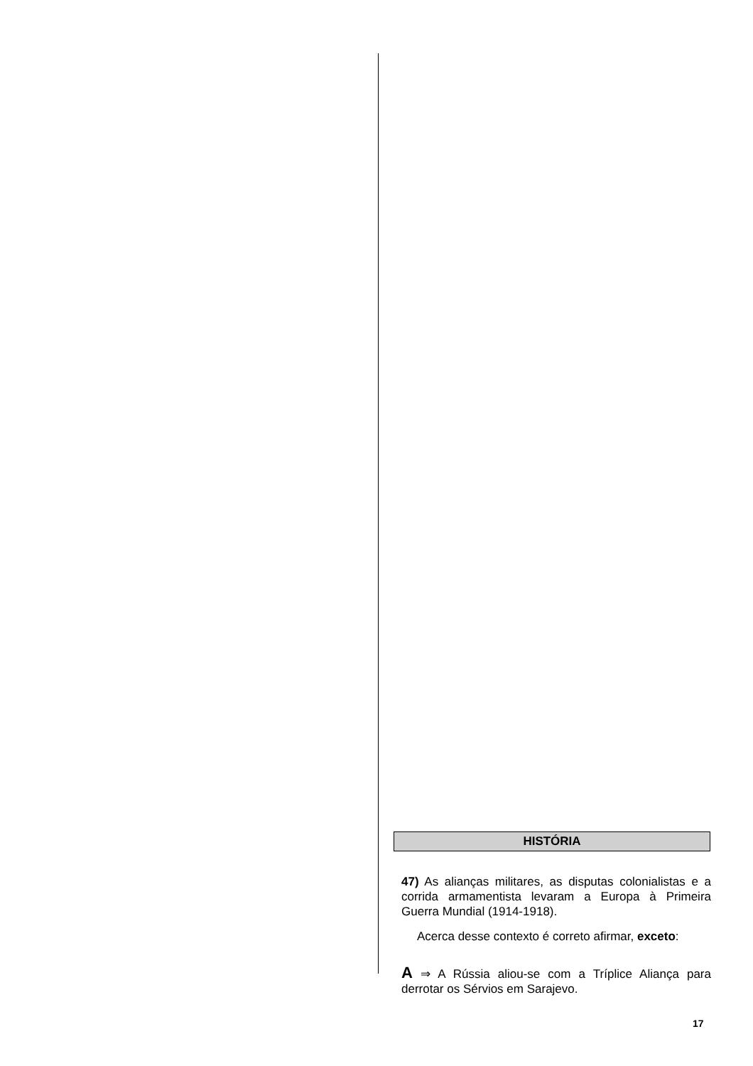HISTÓRIA
47) As alianças militares, as disputas colonialistas e a corrida armamentista levaram a Europa à Primeira Guerra Mundial (1914-1918).
Acerca desse contexto é correto afirmar, exceto:
A ⇒ A Rússia aliou-se com a Tríplice Aliança para derrotar os Sérvios em Sarajevo.
17